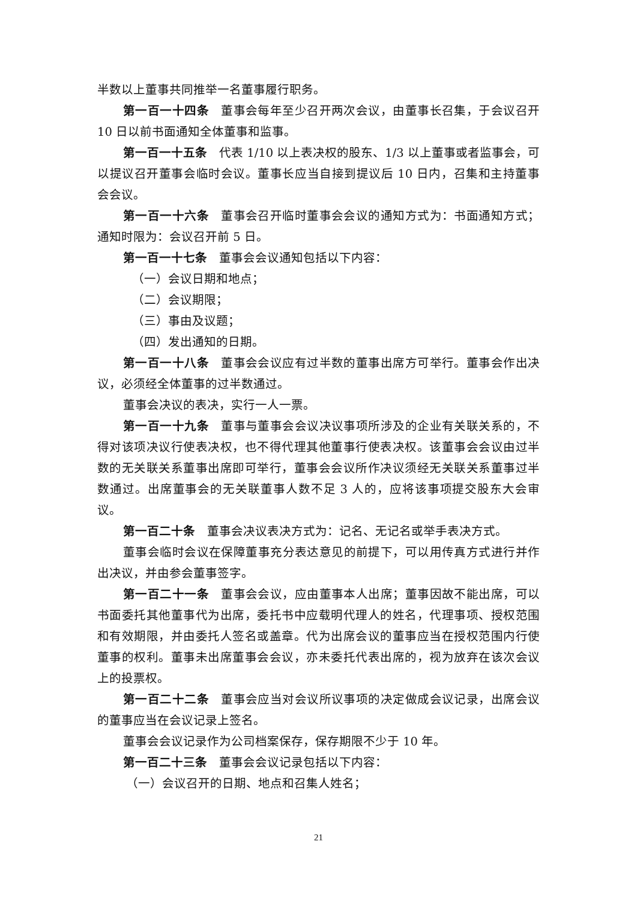半数以上董事共同推举一名董事履行职务。
第一百一十四条 董事会每年至少召开两次会议，由董事长召集，于会议召开 10 日以前书面通知全体董事和监事。
第一百一十五条 代表 1/10 以上表决权的股东、1/3 以上董事或者监事会，可以提议召开董事会临时会议。董事长应当自接到提议后 10 日内，召集和主持董事会会议。
第一百一十六条 董事会召开临时董事会会议的通知方式为：书面通知方式；通知时限为：会议召开前 5 日。
第一百一十七条 董事会会议通知包括以下内容：
（一）会议日期和地点；
（二）会议期限；
（三）事由及议题；
（四）发出通知的日期。
第一百一十八条 董事会会议应有过半数的董事出席方可举行。董事会作出决议，必须经全体董事的过半数通过。
董事会决议的表决，实行一人一票。
第一百一十九条 董事与董事会会议决议事项所涉及的企业有关联关系的，不得对该项决议行使表决权，也不得代理其他董事行使表决权。该董事会会议由过半数的无关联关系董事出席即可举行，董事会会议所作决议须经无关联关系董事过半数通过。出席董事会的无关联董事人数不足 3 人的，应将该事项提交股东大会审议。
第一百二十条 董事会决议表决方式为：记名、无记名或举手表决方式。
董事会临时会议在保障董事充分表达意见的前提下，可以用传真方式进行并作出决议，并由参会董事签字。
第一百二十一条 董事会会议，应由董事本人出席；董事因故不能出席，可以书面委托其他董事代为出席，委托书中应载明代理人的姓名，代理事项、授权范围和有效期限，并由委托人签名或盖章。代为出席会议的董事应当在授权范围内行使董事的权利。董事未出席董事会会议，亦未委托代表出席的，视为放弃在该次会议上的投票权。
第一百二十二条 董事会应当对会议所议事项的决定做成会议记录，出席会议的董事应当在会议记录上签名。
董事会会议记录作为公司档案保存，保存期限不少于 10 年。
第一百二十三条 董事会会议记录包括以下内容：
（一）会议召开的日期、地点和召集人姓名；
21